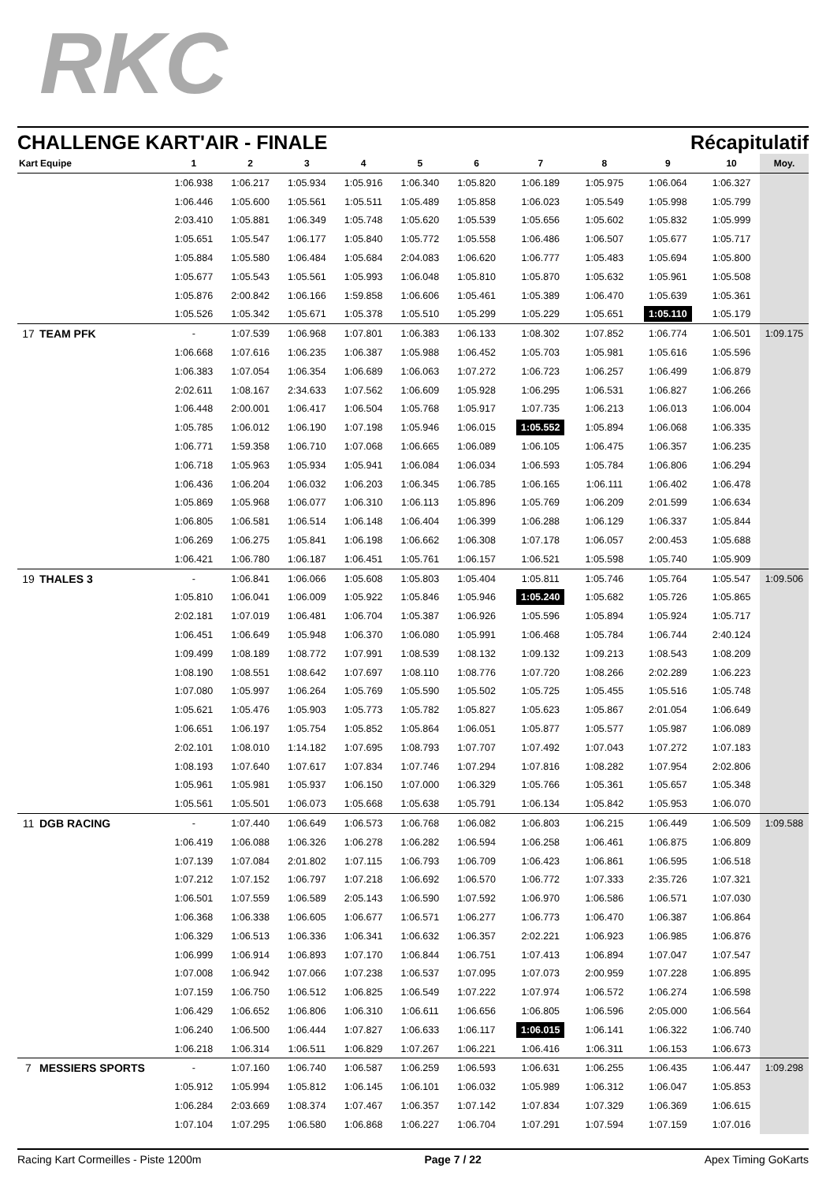RKC
CHALLENGE KART'AIR - FINALE Récapitulatif
| Kart | Equipe | 1 | 2 | 3 | 4 | 5 | 6 | 7 | 8 | 9 | 10 | Moy. |
| --- | --- | --- | --- | --- | --- | --- | --- | --- | --- | --- | --- | --- |
| | | 1:06.938 | 1:06.217 | 1:05.934 | 1:05.916 | 1:06.340 | 1:05.820 | 1:06.189 | 1:05.975 | 1:06.064 | 1:06.327 | |
| | | 1:06.446 | 1:05.600 | 1:05.561 | 1:05.511 | 1:05.489 | 1:05.858 | 1:06.023 | 1:05.549 | 1:05.998 | 1:05.799 | |
| | | 2:03.410 | 1:05.881 | 1:06.349 | 1:05.748 | 1:05.620 | 1:05.539 | 1:05.656 | 1:05.602 | 1:05.832 | 1:05.999 | |
| | | 1:05.651 | 1:05.547 | 1:06.177 | 1:05.840 | 1:05.772 | 1:05.558 | 1:06.486 | 1:06.507 | 1:05.677 | 1:05.717 | |
| | | 1:05.884 | 1:05.580 | 1:06.484 | 1:05.684 | 2:04.083 | 1:06.620 | 1:06.777 | 1:05.483 | 1:05.694 | 1:05.800 | |
| | | 1:05.677 | 1:05.543 | 1:05.561 | 1:05.993 | 1:06.048 | 1:05.810 | 1:05.870 | 1:05.632 | 1:05.961 | 1:05.508 | |
| | | 1:05.876 | 2:00.842 | 1:06.166 | 1:59.858 | 1:06.606 | 1:05.461 | 1:05.389 | 1:06.470 | 1:05.639 | 1:05.361 | |
| | | 1:05.526 | 1:05.342 | 1:05.671 | 1:05.378 | 1:05.510 | 1:05.299 | 1:05.229 | 1:05.651 | 1:05.110 | 1:05.179 | |
| 17 | TEAM PFK | - | 1:07.539 | 1:06.968 | 1:07.801 | 1:06.383 | 1:06.133 | 1:08.302 | 1:07.852 | 1:06.774 | 1:06.501 | 1:09.175 |
| | | 1:06.668 | 1:07.616 | 1:06.235 | 1:06.387 | 1:05.988 | 1:06.452 | 1:05.703 | 1:05.981 | 1:05.616 | 1:05.596 | |
| | | 1:06.383 | 1:07.054 | 1:06.354 | 1:06.689 | 1:06.063 | 1:07.272 | 1:06.723 | 1:06.257 | 1:06.499 | 1:06.879 | |
| | | 2:02.611 | 1:08.167 | 2:34.633 | 1:07.562 | 1:06.609 | 1:05.928 | 1:06.295 | 1:06.531 | 1:06.827 | 1:06.266 | |
| | | 1:06.448 | 2:00.001 | 1:06.417 | 1:06.504 | 1:05.768 | 1:05.917 | 1:07.735 | 1:06.213 | 1:06.013 | 1:06.004 | |
| | | 1:05.785 | 1:06.012 | 1:06.190 | 1:07.198 | 1:05.946 | 1:06.015 | 1:05.552 | 1:05.894 | 1:06.068 | 1:06.335 | |
| | | 1:06.771 | 1:59.358 | 1:06.710 | 1:07.068 | 1:06.665 | 1:06.089 | 1:06.105 | 1:06.475 | 1:06.357 | 1:06.235 | |
| | | 1:06.718 | 1:05.963 | 1:05.934 | 1:05.941 | 1:06.084 | 1:06.034 | 1:06.593 | 1:05.784 | 1:06.806 | 1:06.294 | |
| | | 1:06.436 | 1:06.204 | 1:06.032 | 1:06.203 | 1:06.345 | 1:06.785 | 1:06.165 | 1:06.111 | 1:06.402 | 1:06.478 | |
| | | 1:05.869 | 1:05.968 | 1:06.077 | 1:06.310 | 1:06.113 | 1:05.896 | 1:05.769 | 1:06.209 | 2:01.599 | 1:06.634 | |
| | | 1:06.805 | 1:06.581 | 1:06.514 | 1:06.148 | 1:06.404 | 1:06.399 | 1:06.288 | 1:06.129 | 1:06.337 | 1:05.844 | |
| | | 1:06.269 | 1:06.275 | 1:05.841 | 1:06.198 | 1:06.662 | 1:06.308 | 1:07.178 | 1:06.057 | 2:00.453 | 1:05.688 | |
| | | 1:06.421 | 1:06.780 | 1:06.187 | 1:06.451 | 1:05.761 | 1:06.157 | 1:06.521 | 1:05.598 | 1:05.740 | 1:05.909 | |
| 19 | THALES 3 | - | 1:06.841 | 1:06.066 | 1:05.608 | 1:05.803 | 1:05.404 | 1:05.811 | 1:05.746 | 1:05.764 | 1:05.547 | 1:09.506 |
| | | 1:05.810 | 1:06.041 | 1:06.009 | 1:05.922 | 1:05.846 | 1:05.946 | 1:05.240 | 1:05.682 | 1:05.726 | 1:05.865 | |
| | | 2:02.181 | 1:07.019 | 1:06.481 | 1:06.704 | 1:05.387 | 1:06.926 | 1:05.596 | 1:05.894 | 1:05.924 | 1:05.717 | |
| | | 1:06.451 | 1:06.649 | 1:05.948 | 1:06.370 | 1:06.080 | 1:05.991 | 1:06.468 | 1:05.784 | 1:06.744 | 2:40.124 | |
| | | 1:09.499 | 1:08.189 | 1:08.772 | 1:07.991 | 1:08.539 | 1:08.132 | 1:09.132 | 1:09.213 | 1:08.543 | 1:08.209 | |
| | | 1:08.190 | 1:08.551 | 1:08.642 | 1:07.697 | 1:08.110 | 1:08.776 | 1:07.720 | 1:08.266 | 2:02.289 | 1:06.223 | |
| | | 1:07.080 | 1:05.997 | 1:06.264 | 1:05.769 | 1:05.590 | 1:05.502 | 1:05.725 | 1:05.455 | 1:05.516 | 1:05.748 | |
| | | 1:05.621 | 1:05.476 | 1:05.903 | 1:05.773 | 1:05.782 | 1:05.827 | 1:05.623 | 1:05.867 | 2:01.054 | 1:06.649 | |
| | | 1:06.651 | 1:06.197 | 1:05.754 | 1:05.852 | 1:05.864 | 1:06.051 | 1:05.877 | 1:05.577 | 1:05.987 | 1:06.089 | |
| | | 2:02.101 | 1:08.010 | 1:14.182 | 1:07.695 | 1:08.793 | 1:07.707 | 1:07.492 | 1:07.043 | 1:07.272 | 1:07.183 | |
| | | 1:08.193 | 1:07.640 | 1:07.617 | 1:07.834 | 1:07.746 | 1:07.294 | 1:07.816 | 1:08.282 | 1:07.954 | 2:02.806 | |
| | | 1:05.961 | 1:05.981 | 1:05.937 | 1:06.150 | 1:07.000 | 1:06.329 | 1:05.766 | 1:05.361 | 1:05.657 | 1:05.348 | |
| | | 1:05.561 | 1:05.501 | 1:06.073 | 1:05.668 | 1:05.638 | 1:05.791 | 1:06.134 | 1:05.842 | 1:05.953 | 1:06.070 | |
| 11 | DGB RACING | - | 1:07.440 | 1:06.649 | 1:06.573 | 1:06.768 | 1:06.082 | 1:06.803 | 1:06.215 | 1:06.449 | 1:06.509 | 1:09.588 |
| | | 1:06.419 | 1:06.088 | 1:06.326 | 1:06.278 | 1:06.282 | 1:06.594 | 1:06.258 | 1:06.461 | 1:06.875 | 1:06.809 | |
| | | 1:07.139 | 1:07.084 | 2:01.802 | 1:07.115 | 1:06.793 | 1:06.709 | 1:06.423 | 1:06.861 | 1:06.595 | 1:06.518 | |
| | | 1:07.212 | 1:07.152 | 1:06.797 | 1:07.218 | 1:06.692 | 1:06.570 | 1:06.772 | 1:07.333 | 2:35.726 | 1:07.321 | |
| | | 1:06.501 | 1:07.559 | 1:06.589 | 2:05.143 | 1:06.590 | 1:07.592 | 1:06.970 | 1:06.586 | 1:06.571 | 1:07.030 | |
| | | 1:06.368 | 1:06.338 | 1:06.605 | 1:06.677 | 1:06.571 | 1:06.277 | 1:06.773 | 1:06.470 | 1:06.387 | 1:06.864 | |
| | | 1:06.329 | 1:06.513 | 1:06.336 | 1:06.341 | 1:06.632 | 1:06.357 | 2:02.221 | 1:06.923 | 1:06.985 | 1:06.876 | |
| | | 1:06.999 | 1:06.914 | 1:06.893 | 1:07.170 | 1:06.844 | 1:06.751 | 1:07.413 | 1:06.894 | 1:07.047 | 1:07.547 | |
| | | 1:07.008 | 1:06.942 | 1:07.066 | 1:07.238 | 1:06.537 | 1:07.095 | 1:07.073 | 2:00.959 | 1:07.228 | 1:06.895 | |
| | | 1:07.159 | 1:06.750 | 1:06.512 | 1:06.825 | 1:06.549 | 1:07.222 | 1:07.974 | 1:06.572 | 1:06.274 | 1:06.598 | |
| | | 1:06.429 | 1:06.652 | 1:06.806 | 1:06.310 | 1:06.611 | 1:06.656 | 1:06.805 | 1:06.596 | 2:05.000 | 1:06.564 | |
| | | 1:06.240 | 1:06.500 | 1:06.444 | 1:07.827 | 1:06.633 | 1:06.117 | 1:06.015 | 1:06.141 | 1:06.322 | 1:06.740 | |
| | | 1:06.218 | 1:06.314 | 1:06.511 | 1:06.829 | 1:07.267 | 1:06.221 | 1:06.416 | 1:06.311 | 1:06.153 | 1:06.673 | |
| 7 | MESSIERS SPORTS | - | 1:07.160 | 1:06.740 | 1:06.587 | 1:06.259 | 1:06.593 | 1:06.631 | 1:06.255 | 1:06.435 | 1:06.447 | 1:09.298 |
| | | 1:05.912 | 1:05.994 | 1:05.812 | 1:06.145 | 1:06.101 | 1:06.032 | 1:05.989 | 1:06.312 | 1:06.047 | 1:05.853 | |
| | | 1:06.284 | 2:03.669 | 1:08.374 | 1:07.467 | 1:06.357 | 1:07.142 | 1:07.834 | 1:07.329 | 1:06.369 | 1:06.615 | |
| | | 1:07.104 | 1:07.295 | 1:06.580 | 1:06.868 | 1:06.227 | 1:06.704 | 1:07.291 | 1:07.594 | 1:07.159 | 1:07.016 | |
Racing Kart Cormeilles - Piste 1200m Page 7 / 22 Apex Timing GoKarts